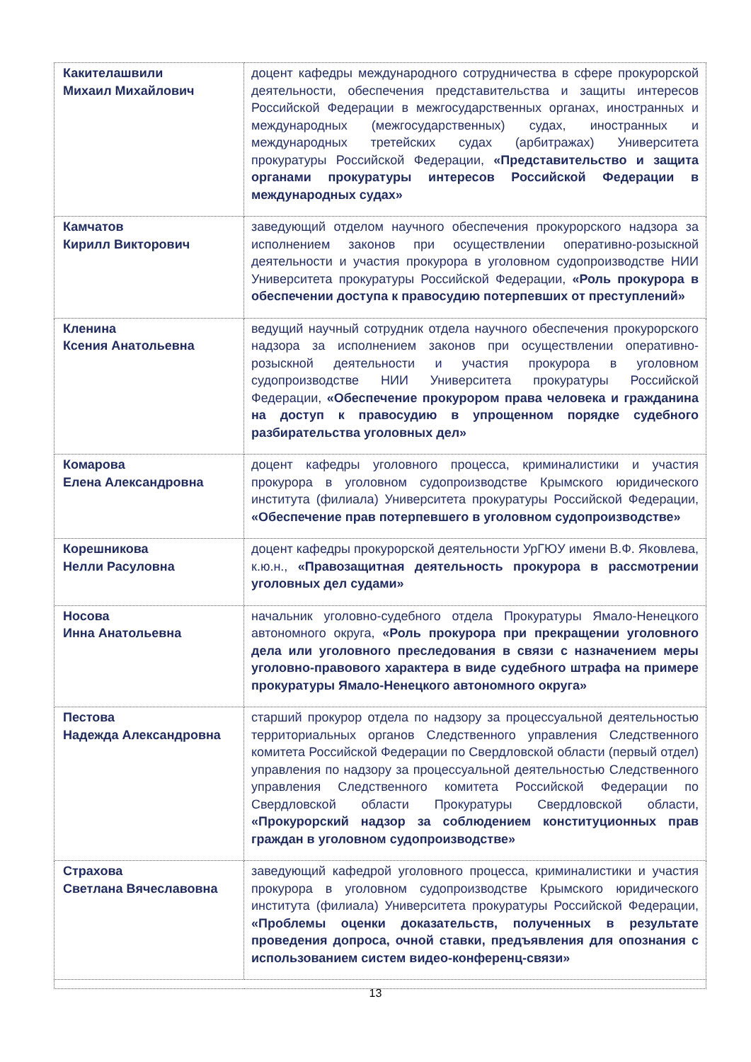| Какителашвили Михаил Михайлович | доцент кафедры международного сотрудничества в сфере прокурорской деятельности, обеспечения представительства и защиты интересов Российской Федерации в межгосударственных органах, иностранных и международных (межгосударственных) судах, иностранных и международных третейских судах (арбитражах) Университета прокуратуры Российской Федерации, «Представительство и защита органами прокуратуры интересов Российской Федерации в международных судах» |
| Камчатов Кирилл Викторович | заведующий отделом научного обеспечения прокурорского надзора за исполнением законов при осуществлении оперативно-розыскной деятельности и участия прокурора в уголовном судопроизводстве НИИ Университета прокуратуры Российской Федерации, «Роль прокурора в обеспечении доступа к правосудию потерпевших от преступлений» |
| Кленина Ксения Анатольевна | ведущий научный сотрудник отдела научного обеспечения прокурорского надзора за исполнением законов при осуществлении оперативно-розыскной деятельности и участия прокурора в уголовном судопроизводстве НИИ Университета прокуратуры Российской Федерации, «Обеспечение прокурором права человека и гражданина на доступ к правосудию в упрощенном порядке судебного разбирательства уголовных дел» |
| Комарова Елена Александровна | доцент кафедры уголовного процесса, криминалистики и участия прокурора в уголовном судопроизводстве Крымского юридического института (филиала) Университета прокуратуры Российской Федерации, «Обеспечение прав потерпевшего в уголовном судопроизводстве» |
| Корешникова Нелли Расуловна | доцент кафедры прокурорской деятельности УрГЮУ имени В.Ф. Яковлева, к.ю.н., «Правозащитная деятельность прокурора в рассмотрении уголовных дел судами» |
| Носова Инна Анатольевна | начальник уголовно-судебного отдела Прокуратуры Ямало-Ненецкого автономного округа, «Роль прокурора при прекращении уголовного дела или уголовного преследования в связи с назначением меры уголовно-правового характера в виде судебного штрафа на примере прокуратуры Ямало-Ненецкого автономного округа» |
| Пестова Надежда Александровна | старший прокурор отдела по надзору за процессуальной деятельностью территориальных органов Следственного управления Следственного комитета Российской Федерации по Свердловской области (первый отдел) управления по надзору за процессуальной деятельностью Следственного управления Следственного комитета Российской Федерации по Свердловской области Прокуратуры Свердловской области, «Прокурорский надзор за соблюдением конституционных прав граждан в уголовном судопроизводстве» |
| Страхова Светлана Вячеславовна | заведующий кафедрой уголовного процесса, криминалистики и участия прокурора в уголовном судопроизводстве Крымского юридического института (филиала) Университета прокуратуры Российской Федерации, «Проблемы оценки доказательств, полученных в результате проведения допроса, очной ставки, предъявления для опознания с использованием систем видео-конференц-связи» |
13